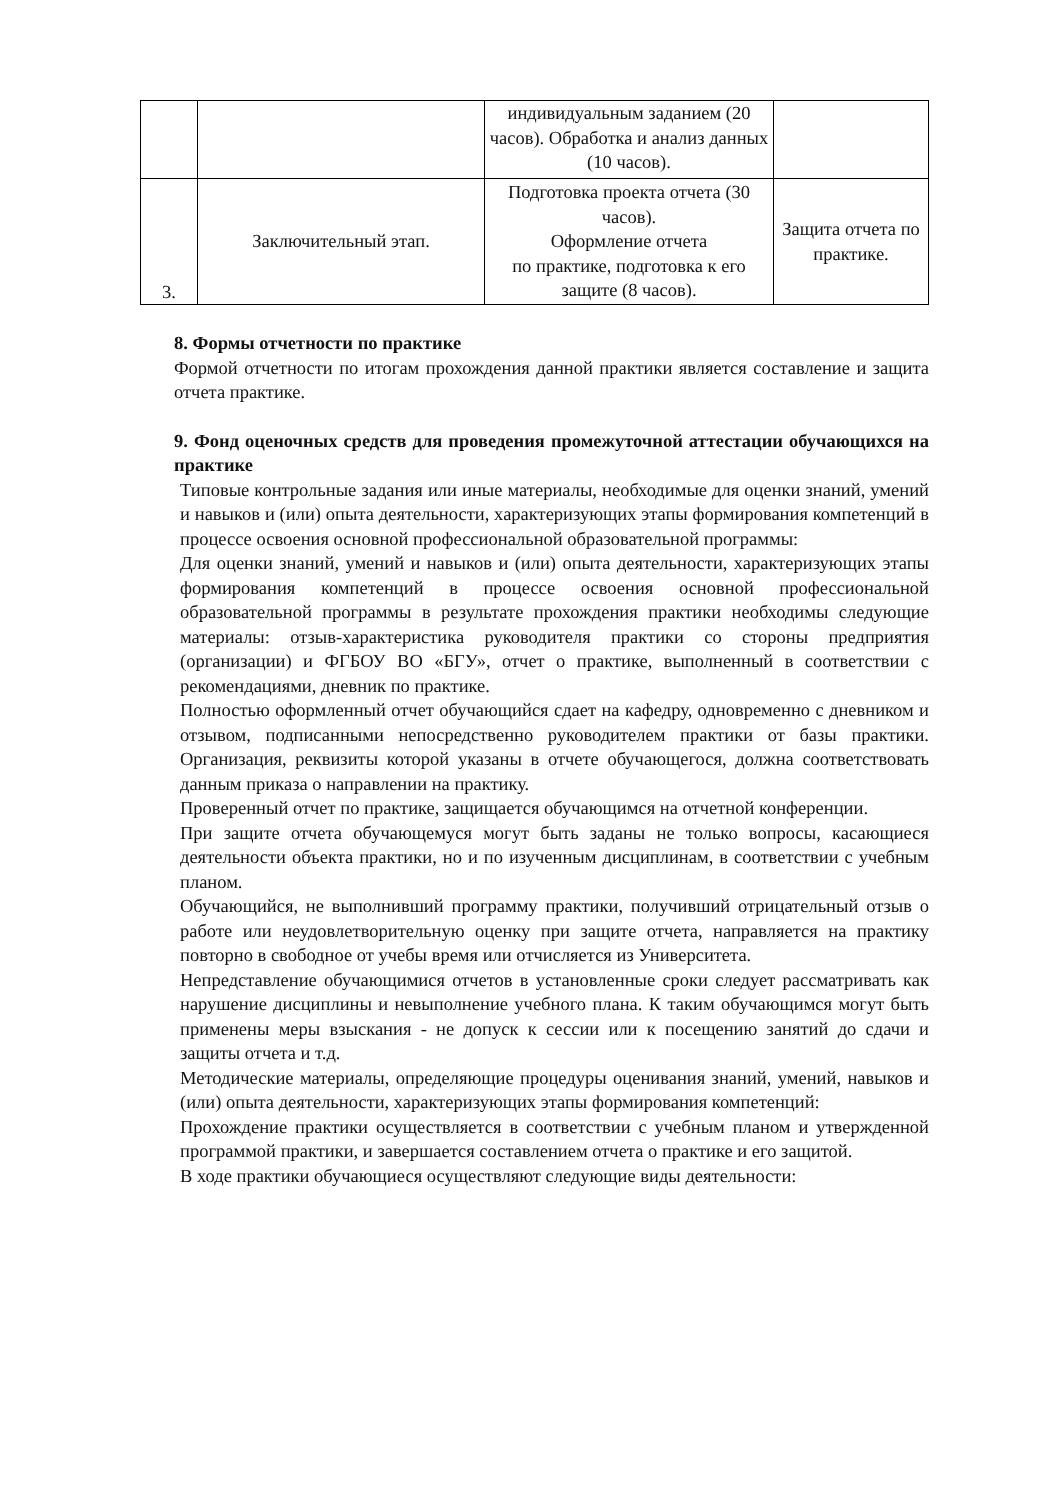| | | индивидуальным заданием (20 часов). Обработка и анализ данных (10 часов). | |
| 3. | Заключительный этап. | Подготовка проекта отчета (30 часов). Оформление отчета по практике, подготовка к его защите (8 часов). | Защита отчета по практике. |
8. Формы отчетности по практике
Формой отчетности по итогам прохождения данной практики является составление и защита отчета практике.
9. Фонд оценочных средств для проведения промежуточной аттестации обучающихся на практике
Типовые контрольные задания или иные материалы, необходимые для оценки знаний, умений и навыков и (или) опыта деятельности, характеризующих этапы формирования компетенций в процессе освоения основной профессиональной образовательной программы:
Для оценки знаний, умений и навыков и (или) опыта деятельности, характеризующих этапы формирования компетенций в процессе освоения основной профессиональной образовательной программы в результате прохождения практики необходимы следующие материалы: отзыв-характеристика руководителя практики со стороны предприятия (организации) и ФГБОУ ВО «БГУ», отчет о практике, выполненный в соответствии с рекомендациями, дневник по практике.
Полностью оформленный отчет обучающийся сдает на кафедру, одновременно с дневником и отзывом, подписанными непосредственно руководителем практики от базы практики. Организация, реквизиты которой указаны в отчете обучающегося, должна соответствовать данным приказа о направлении на практику.
Проверенный отчет по практике, защищается обучающимся на отчетной конференции.
При защите отчета обучающемуся могут быть заданы не только вопросы, касающиеся деятельности объекта практики, но и по изученным дисциплинам, в соответствии с учебным планом.
Обучающийся, не выполнивший программу практики, получивший отрицательный отзыв о работе или неудовлетворительную оценку при защите отчета, направляется на практику повторно в свободное от учебы время или отчисляется из Университета.
Непредставление обучающимися отчетов в установленные сроки следует рассматривать как нарушение дисциплины и невыполнение учебного плана. К таким обучающимся могут быть применены меры взыскания - не допуск к сессии или к посещению занятий до сдачи и защиты отчета и т.д.
Методические материалы, определяющие процедуры оценивания знаний, умений, навыков и (или) опыта деятельности, характеризующих этапы формирования компетенций:
Прохождение практики осуществляется в соответствии с учебным планом и утвержденной программой практики, и завершается составлением отчета о практике и его защитой.
В ходе практики обучающиеся осуществляют следующие виды деятельности: